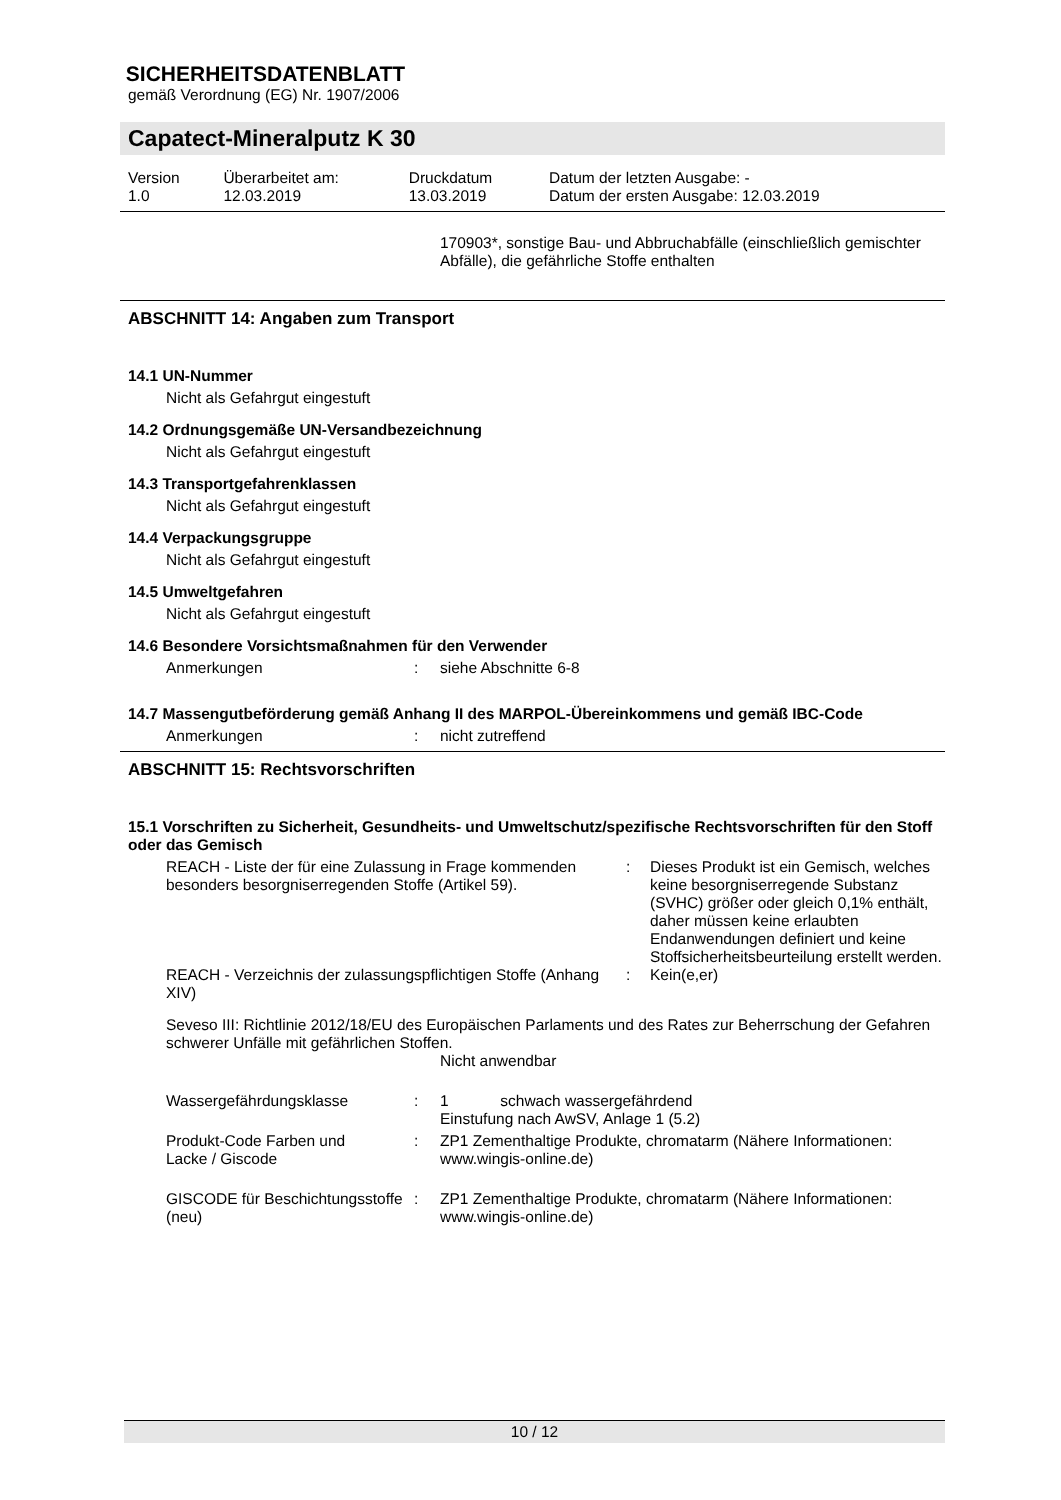SICHERHEITSDATENBLATT
gemäß Verordnung (EG) Nr. 1907/2006
Capatect-Mineralputz K 30
| Version 1.0 | Überarbeitet am: 12.03.2019 | Druckdatum 13.03.2019 | Datum der letzten Ausgabe: - Datum der ersten Ausgabe: 12.03.2019 |
170903*, sonstige Bau- und Abbruchabfälle (einschließlich gemischter Abfälle), die gefährliche Stoffe enthalten
ABSCHNITT 14: Angaben zum Transport
14.1 UN-Nummer
Nicht als Gefahrgut eingestuft
14.2 Ordnungsgemäße UN-Versandbezeichnung
Nicht als Gefahrgut eingestuft
14.3 Transportgefahrenklassen
Nicht als Gefahrgut eingestuft
14.4 Verpackungsgruppe
Nicht als Gefahrgut eingestuft
14.5 Umweltgefahren
Nicht als Gefahrgut eingestuft
14.6 Besondere Vorsichtsmaßnahmen für den Verwender
| Anmerkungen | : | siehe Abschnitte 6-8 |
14.7 Massengutbeförderung gemäß Anhang II des MARPOL-Übereinkommens und gemäß IBC-Code
| Anmerkungen | : | nicht zutreffend |
ABSCHNITT 15: Rechtsvorschriften
15.1 Vorschriften zu Sicherheit, Gesundheits- und Umweltschutz/spezifische Rechtsvorschriften für den Stoff oder das Gemisch
| REACH - Liste der für eine Zulassung in Frage kommenden besonders besorgniserregenden Stoffe (Artikel 59). | : | Dieses Produkt ist ein Gemisch, welches keine besorgniserregende Substanz (SVHC) größer oder gleich 0,1% enthält, daher müssen keine erlaubten Endanwendungen definiert und keine Stoffsicherheitsbeurteilung erstellt werden. |
| REACH - Verzeichnis der zulassungspflichtigen Stoffe (Anhang XIV) | : | Kein(e,er) |
Seveso III: Richtlinie 2012/18/EU des Europäischen Parlaments und des Rates zur Beherrschung der Gefahren schwerer Unfälle mit gefährlichen Stoffen.
Nicht anwendbar
| Wassergefährdungsklasse | : | 1 schwach wassergefährdend Einstufung nach AwSV, Anlage 1 (5.2) |
| Produkt-Code Farben und Lacke / Giscode | : | ZP1 Zementhaltige Produkte, chromatarm (Nähere Informationen: www.wingis-online.de) |
| GISCODE für Beschichtungsstoffe (neu) | : | ZP1 Zementhaltige Produkte, chromatarm (Nähere Informationen: www.wingis-online.de) |
10 / 12